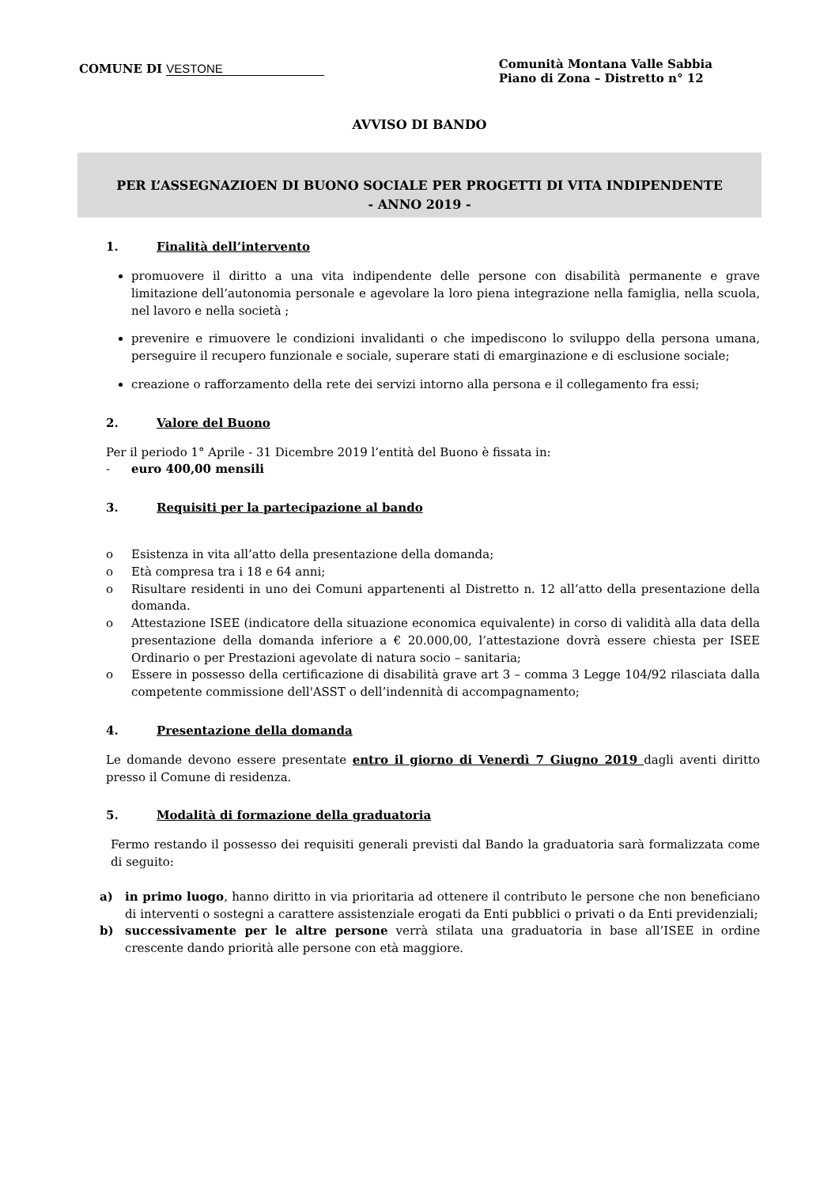COMUNE DI VESTONE
Comunità Montana Valle Sabbia
Piano di Zona – Distretto n° 12
AVVISO DI BANDO
PER L’ASSEGNAZIOEN DI BUONO SOCIALE PER PROGETTI DI VITA INDIPENDENTE
- ANNO 2019 -
1. Finalità dell’intervento
promuovere il diritto a una vita indipendente delle persone con disabilità permanente e grave limitazione dell’autonomia personale e agevolare la loro piena integrazione nella famiglia, nella scuola, nel lavoro e nella società ;
prevenire e rimuovere le condizioni invalidanti o che impediscono lo sviluppo della persona umana, perseguire il recupero funzionale e sociale, superare stati di emarginazione e di esclusione sociale;
creazione o rafforzamento della rete dei servizi intorno alla persona e il collegamento fra essi;
2. Valore del Buono
Per il periodo 1° Aprile - 31 Dicembre 2019 l’entità del Buono è fissata in:
- euro 400,00 mensili
3. Requisiti per la partecipazione al bando
o Esistenza in vita all’atto della presentazione della domanda;
o Età compresa tra i 18 e 64 anni;
o Risultare residenti in uno dei Comuni appartenenti al Distretto n. 12 all’atto della presentazione della domanda.
o Attestazione ISEE (indicatore della situazione economica equivalente) in corso di validità alla data della presentazione della domanda inferiore a € 20.000,00, l’attestazione dovrà essere chiesta per ISEE Ordinario o per Prestazioni agevolate di natura socio – sanitaria;
o Essere in possesso della certificazione di disabilità grave art 3 – comma 3 Legge 104/92 rilasciata dalla competente commissione dell'ASST o dell’indennità di accompagnamento;
4. Presentazione della domanda
Le domande devono essere presentate entro il giorno di Venerdì 7 Giugno 2019 dagli aventi diritto presso il Comune di residenza.
5. Modalità di formazione della graduatoria
Fermo restando il possesso dei requisiti generali previsti dal Bando la graduatoria sarà formalizzata come di seguito:
a) in primo luogo, hanno diritto in via prioritaria ad ottenere il contributo le persone che non beneficiano di interventi o sostegni a carattere assistenziale erogati da Enti pubblici o privati o da Enti previdenziali;
b) successivamente per le altre persone verrà stilata una graduatoria in base all’ISEE in ordine crescente dando priorità alle persone con età maggiore.